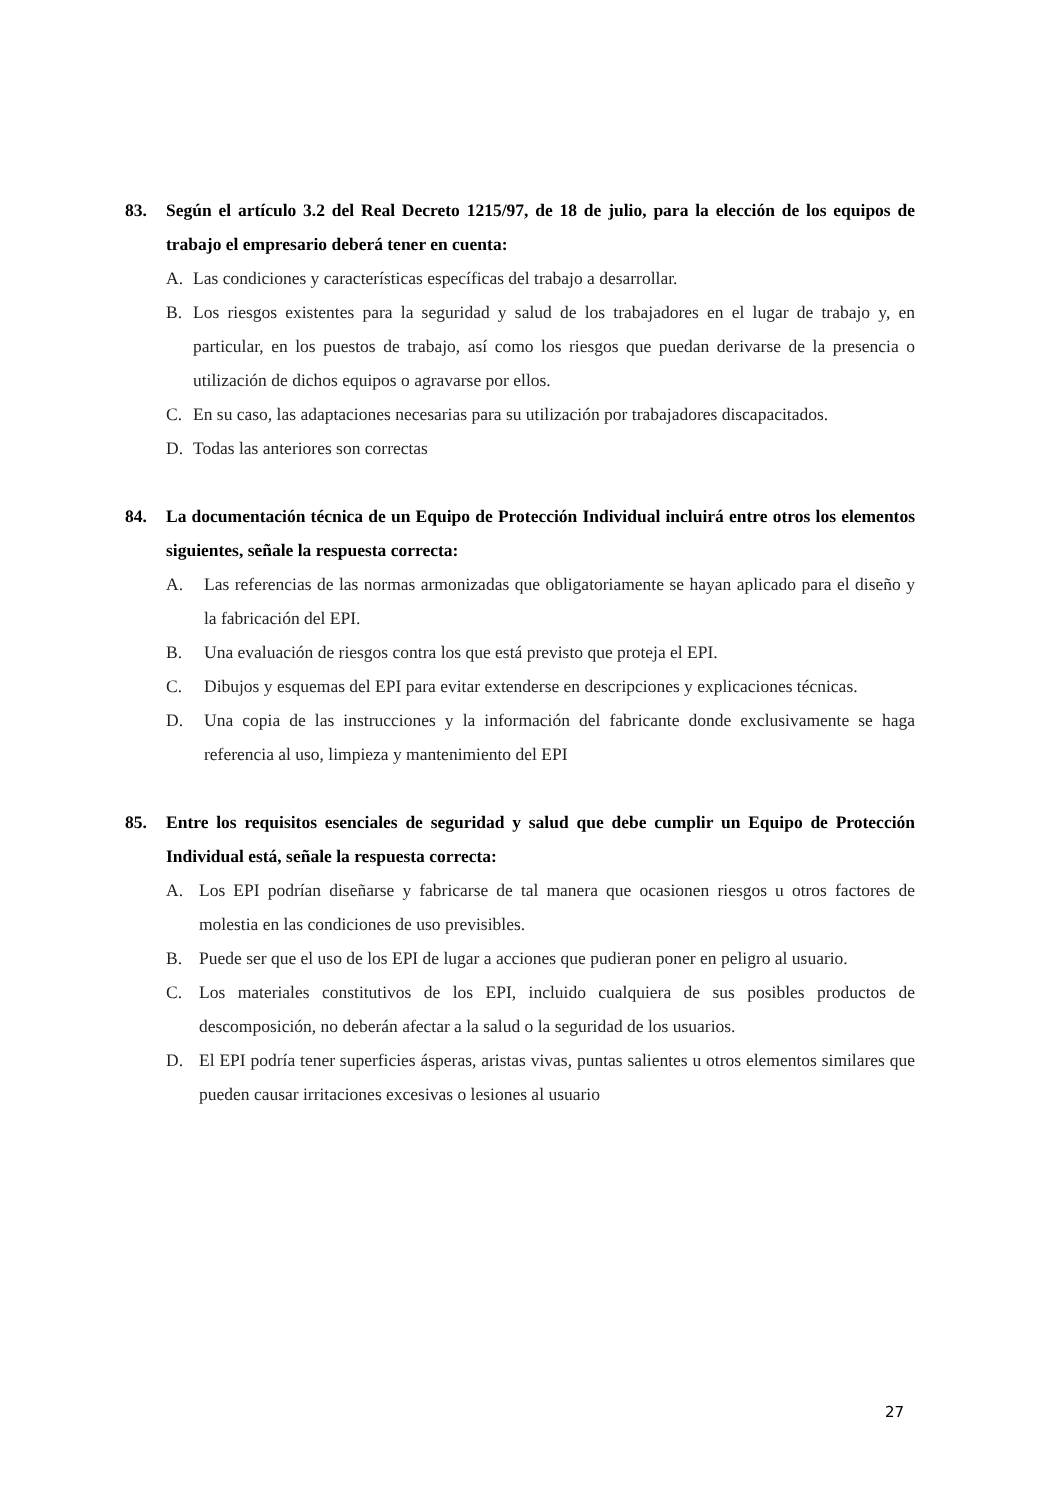83. Según el artículo 3.2 del Real Decreto 1215/97, de 18 de julio, para la elección de los equipos de trabajo el empresario deberá tener en cuenta:
A. Las condiciones y características específicas del trabajo a desarrollar.
B. Los riesgos existentes para la seguridad y salud de los trabajadores en el lugar de trabajo y, en particular, en los puestos de trabajo, así como los riesgos que puedan derivarse de la presencia o utilización de dichos equipos o agravarse por ellos.
C. En su caso, las adaptaciones necesarias para su utilización por trabajadores discapacitados.
D. Todas las anteriores son correctas
84. La documentación técnica de un Equipo de Protección Individual incluirá entre otros los elementos siguientes, señale la respuesta correcta:
A. Las referencias de las normas armonizadas que obligatoriamente se hayan aplicado para el diseño y la fabricación del EPI.
B. Una evaluación de riesgos contra los que está previsto que proteja el EPI.
C. Dibujos y esquemas del EPI para evitar extenderse en descripciones y explicaciones técnicas.
D. Una copia de las instrucciones y la información del fabricante donde exclusivamente se haga referencia al uso, limpieza y mantenimiento del EPI
85. Entre los requisitos esenciales de seguridad y salud que debe cumplir un Equipo de Protección Individual está, señale la respuesta correcta:
A. Los EPI podrían diseñarse y fabricarse de tal manera que ocasionen riesgos u otros factores de molestia en las condiciones de uso previsibles.
B. Puede ser que el uso de los EPI de lugar a acciones que pudieran poner en peligro al usuario.
C. Los materiales constitutivos de los EPI, incluido cualquiera de sus posibles productos de descomposición, no deberán afectar a la salud o la seguridad de los usuarios.
D. El EPI podría tener superficies ásperas, aristas vivas, puntas salientes u otros elementos similares que pueden causar irritaciones excesivas o lesiones al usuario
27